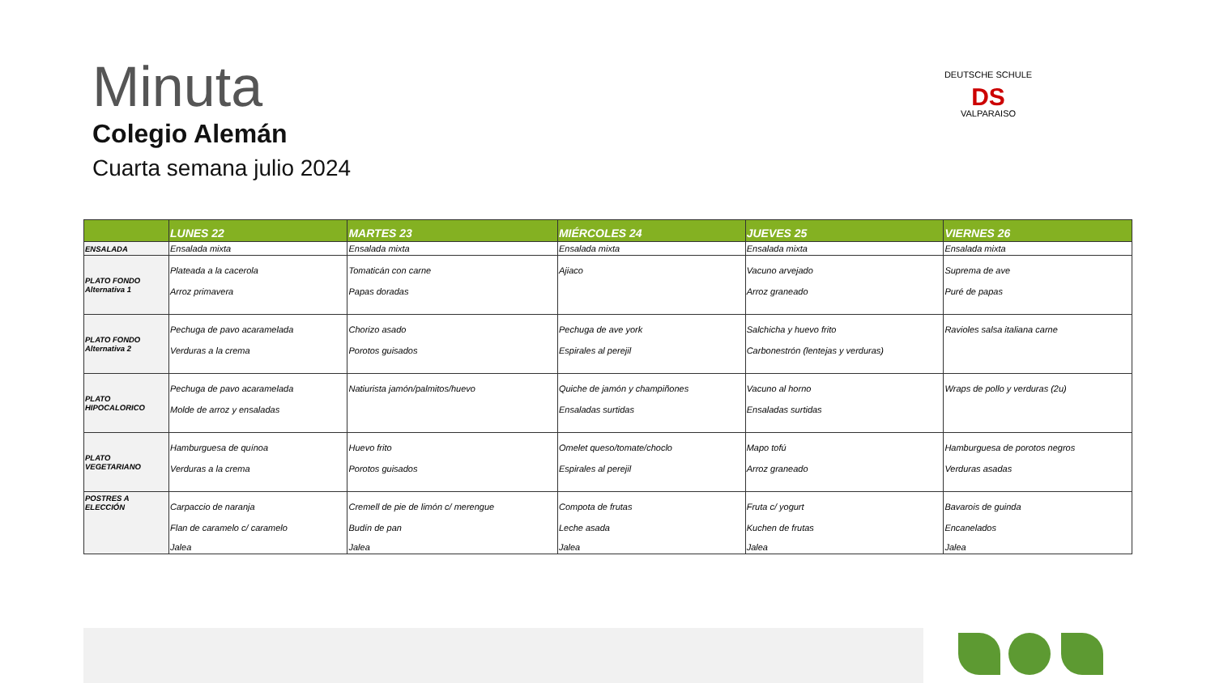Minuta
Colegio Alemán
Cuarta semana julio 2024
DEUTSCHE SCHULE
DS
VALPARAISO
| | LUNES 22 | MARTES 23 | MIÉRCOLES 24 | JUEVES 25 | VIERNES 26 |
| --- | --- | --- | --- | --- | --- |
| ENSALADA | Ensalada mixta | Ensalada mixta | Ensalada mixta | Ensalada mixta | Ensalada mixta |
| PLATO FONDO Alternativa 1 | Plateada a la cacerola Arroz primavera | Tomaticán con carne Papas doradas | Ajiaco | Vacuno arvejado Arroz graneado | Suprema de ave Puré de papas |
| PLATO FONDO Alternativa 2 | Pechuga de pavo acaramelada Verduras a la crema | Chorizo asado Porotos guisados | Pechuga de ave york Espirales al perejil | Salchicha y huevo frito Carbonestrón (lentejas y verduras) | Ravioles salsa italiana carne |
| PLATO HIPOCALORICO | Pechuga de pavo acaramelada Molde de arroz y ensaladas | Natiurista jamón/palmitos/huevo | Quiche de jamón y champiñones Ensaladas surtidas | Vacuno al horno Ensaladas surtidas | Wraps de pollo y verduras (2u) |
| PLATO VEGETARIANO | Hamburguesa de quínoa Verduras a la crema | Huevo frito Porotos guisados | Omelet queso/tomate/choclo Espirales al perejil | Mapo tofú Arroz graneado | Hamburguesa de porotos negros Verduras asadas |
| POSTRES A ELECCIÓN | Carpaccio de naranja Flan de caramelo c/ caramelo Jalea | Cremell de pie de limón c/ merengue Budín de pan Jalea | Compota de frutas Leche asada Jalea | Fruta c/ yogurt Kuchen de frutas Jalea | Bavarois de guinda Encanelados Jalea |